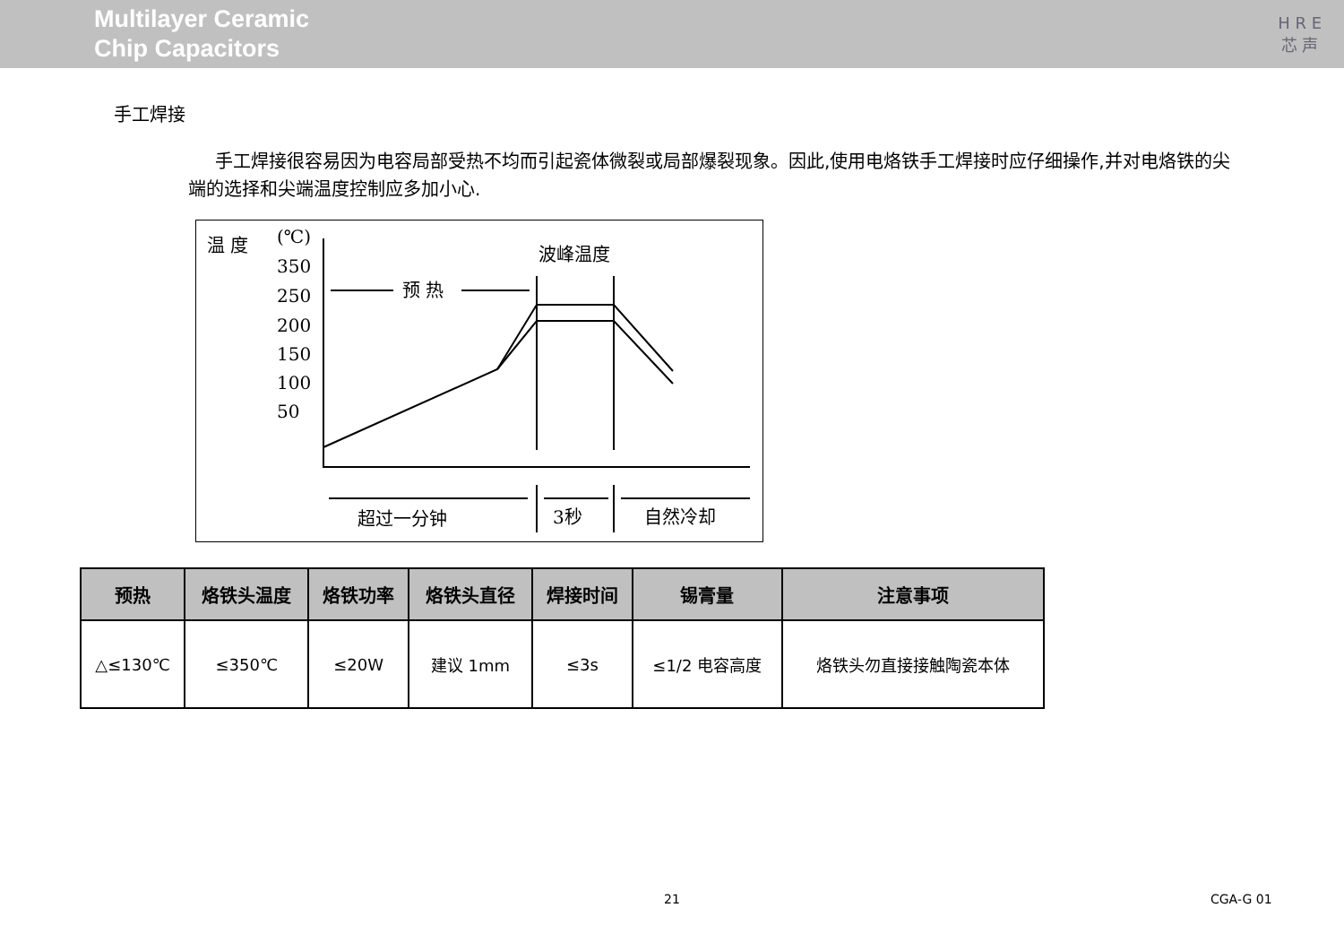Multilayer Ceramic
Chip Capacitors
H R E
芯 声
手工焊接
手工焊接很容易因为电容局部受热不均而引起瓷体微裂或局部爆裂现象。因此,使用电烙铁手工焊接时应仔细操作,并对电烙铁的尖端的选择和尖端温度控制应多加小心.
温 度
(℃)
350
250
200
150
100
50
波峰温度
预 热
超过一分钟
3秒
自然冷却
| 预热 | 烙铁头温度 | 烙铁功率 | 烙铁头直径 | 焊接时间 | 锡膏量 | 注意事项 |
| --- | --- | --- | --- | --- | --- | --- |
| △≤130℃ | ≤350℃ | ≤20W | 建议 1mm | ≤3s | ≤1/2 电容高度 | 烙铁头勿直接接触陶瓷本体 |
21 CGA-G 01